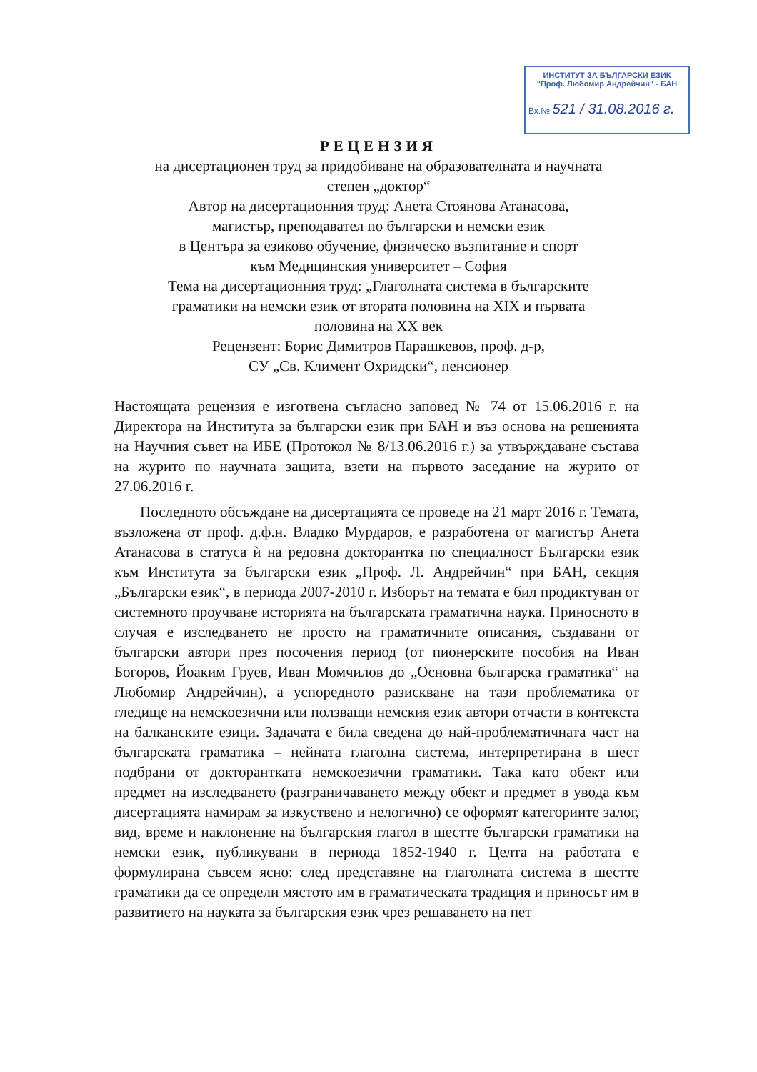ИНСТИТУТ ЗА БЪЛГАРСКИ ЕЗИК
"Проф. Любомир Андрейчин" - БАН
Вх.№ 521 / 31.08.2016 г.
РЕЦЕНЗИЯ
на дисертационен труд за придобиване на образователната и научната
степен „доктор“
Автор на дисертационния труд: Анета Стоянова Атанасова,
магистър, преподавател по български и немски език
в Центъра за езиково обучение, физическо възпитание и спорт
към Медицинския университет – София
Тема на дисертационния труд: „Глаголната система в българските
граматики на немски език от втората половина на ХІХ и първата
половина на ХХ век
Рецензент: Борис Димитров Парашкевов, проф. д-р,
СУ „Св. Климент Охридски“, пенсионер
Настоящата рецензия е изготвена съгласно заповед № 74 от 15.06.2016 г. на Директора на Института за български език при БАН и въз основа на решенията на Научния съвет на ИБЕ (Протокол № 8/13.06.2016 г.) за утвърждаване състава на журито по научната защита, взети на първото заседание на журито от 27.06.2016 г.
Последното обсъждане на дисертацията се проведе на 21 март 2016 г. Темата, възложена от проф. д.ф.н. Владко Мурдаров, е разработена от магистър Анета Атанасова в статуса ѝ на редовна докторантка по специалност Български език към Института за български език „Проф. Л. Андрейчин“ при БАН, секция „Български език“, в периода 2007-2010 г. Изборът на темата е бил продиктуван от системното проучване историята на българската граматична наука. Приносното в случая е изследването не просто на граматичните описания, създавани от български автори през посочения период (от пионерските пособия на Иван Богоров, Йоаким Груев, Иван Момчилов до „Основна българска граматика“ на Любомир Андрейчин), а успоредното разискване на тази проблематика от гледище на немскоезични или ползващи немския език автори отчасти в контекста на балканските езици. Задачата е била сведена до най-проблематичната част на българската граматика – нейната глаголна система, интерпретирана в шест подбрани от докторантката немскоезични граматики. Така като обект или предмет на изследването (разграничаването между обект и предмет в увода към дисертацията намирам за изкуствено и нелогично) се оформят категориите залог, вид, време и наклонение на българския глагол в шестте български граматики на немски език, публикувани в периода 1852-1940 г. Целта на работата е формулирана съвсем ясно: след представяне на глаголната система в шестте граматики да се определи мястото им в граматическата традиция и приносът им в развитието на науката за българския език чрез решаването на пет